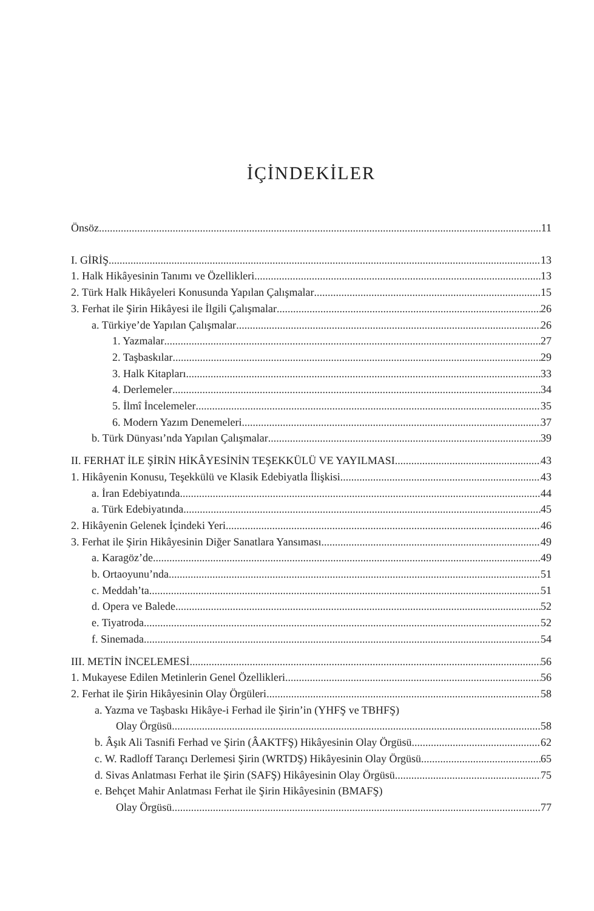İÇİNDEKİLER
Önsöz 11
I. GİRİŞ 13
1. Halk Hikâyesinin Tanımı ve Özellikleri 13
2. Türk Halk Hikâyeleri Konusunda Yapılan Çalışmalar 15
3. Ferhat ile Şirin Hikâyesi ile İlgili Çalışmalar 26
a. Türkiye’de Yapılan Çalışmalar 26
1. Yazmalar 27
2. Taşbaskılar 29
3. Halk Kitapları 33
4. Derlemeler 34
5. İlmî İncelemeler 35
6. Modern Yazım Denemeleri 37
b. Türk Dünyası’nda Yapılan Çalışmalar 39
II. FERHAT İLE ŞİRİN HİKÂYESİNİN TEŞEKKÜLÜ VE YAYILMASI 43
1. Hikâyenin Konusu, Teşekkülü ve Klasik Edebiyatla İlişkisi 43
a. İran Edebiyatında 44
a. Türk Edebiyatında 45
2. Hikâyenin Gelenek İçindeki Yeri 46
3. Ferhat ile Şirin Hikâyesinin Diğer Sanatlara Yansıması 49
a. Karagöz’de 49
b. Ortaoyunu’nda 51
c. Meddah’ta 51
d. Opera ve Balede 52
e. Tiyatroda 52
f. Sinemada 54
III. METİN İNCELEMESİ 56
1. Mukayese Edilen Metinlerin Genel Özellikleri 56
2. Ferhat ile Şirin Hikâyesinin Olay Örgüleri 58
a. Yazma ve Taşbaskı Hikâye-i Ferhad ile Şirin’in (YHFŞ ve TBHFŞ)
Olay Örgüsü 58
b. Âşık Ali Tasnifi Ferhad ve Şirin (ÂAKTFŞ) Hikâyesinin Olay Örgüsü 62
c. W. Radloff Tarançı Derlemesi Şirin (WRTDŞ) Hikâyesinin Olay Örgüsü 65
d. Sivas Anlatması Ferhat ile Şirin (SAFŞ) Hikâyesinin Olay Örgüsü 75
e. Behçet Mahir Anlatması Ferhat ile Şirin Hikâyesinin (BMAFŞ)
Olay Örgüsü 77